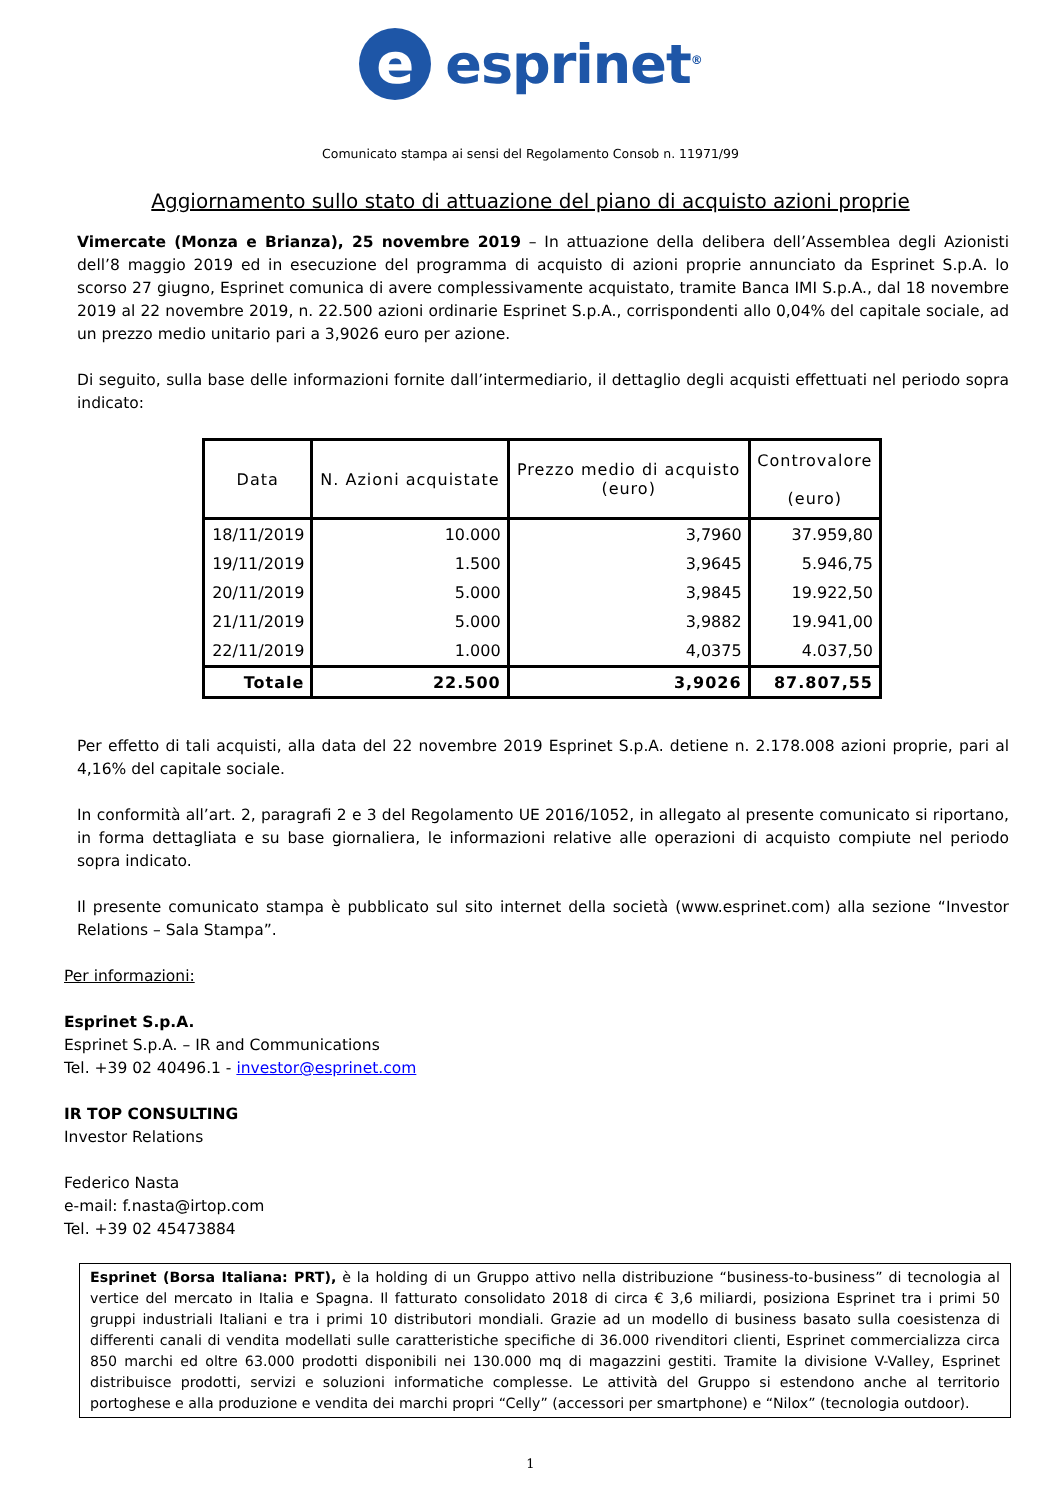e
esprinet<sup>®</sup>
Comunicato stampa ai sensi del Regolamento Consob n. 11971/99
Aggiornamento sullo stato di attuazione del piano di acquisto azioni proprie
Vimercate (Monza e Brianza), 25 novembre 2019 – In attuazione della delibera dell’Assemblea degli Azionisti dell’8 maggio 2019 ed in esecuzione del programma di acquisto di azioni proprie annunciato da Esprinet S.p.A. lo scorso 27 giugno, Esprinet comunica di avere complessivamente acquistato, tramite Banca IMI S.p.A., dal 18 novembre 2019 al 22 novembre 2019, n. 22.500 azioni ordinarie Esprinet S.p.A., corrispondenti allo 0,04% del capitale sociale, ad un prezzo medio unitario pari a 3,9026 euro per azione.
Di seguito, sulla base delle informazioni fornite dall’intermediario, il dettaglio degli acquisti effettuati nel periodo sopra indicato:
| Data | N. Azioni acquistate | Prezzo medio di acquisto (euro) | Controvalore (euro) |
| --- | --- | --- | --- |
| 18/11/2019 | 10.000 | 3,7960 | 37.959,80 |
| 19/11/2019 | 1.500 | 3,9645 | 5.946,75 |
| 20/11/2019 | 5.000 | 3,9845 | 19.922,50 |
| 21/11/2019 | 5.000 | 3,9882 | 19.941,00 |
| 22/11/2019 | 1.000 | 4,0375 | 4.037,50 |
| Totale | 22.500 | 3,9026 | 87.807,55 |
Per effetto di tali acquisti, alla data del 22 novembre 2019 Esprinet S.p.A. detiene n. 2.178.008 azioni proprie, pari al 4,16% del capitale sociale.
In conformità all’art. 2, paragrafi 2 e 3 del Regolamento UE 2016/1052, in allegato al presente comunicato si riportano, in forma dettagliata e su base giornaliera, le informazioni relative alle operazioni di acquisto compiute nel periodo sopra indicato.
Il presente comunicato stampa è pubblicato sul sito internet della società (www.esprinet.com) alla sezione “Investor Relations – Sala Stampa”.
Per informazioni:
Esprinet S.p.A.
Esprinet S.p.A. – IR and Communications
Tel. +39 02 40496.1 - investor@esprinet.com
IR TOP CONSULTING
Investor Relations
Federico Nasta
e-mail: f.nasta@irtop.com
Tel. +39 02 45473884
Esprinet (Borsa Italiana: PRT), è la holding di un Gruppo attivo nella distribuzione “business-to-business” di tecnologia al vertice del mercato in Italia e Spagna. Il fatturato consolidato 2018 di circa € 3,6 miliardi, posiziona Esprinet tra i primi 50 gruppi industriali Italiani e tra i primi 10 distributori mondiali. Grazie ad un modello di business basato sulla coesistenza di differenti canali di vendita modellati sulle caratteristiche specifiche di 36.000 rivenditori clienti, Esprinet commercializza circa 850 marchi ed oltre 63.000 prodotti disponibili nei 130.000 mq di magazzini gestiti. Tramite la divisione V-Valley, Esprinet distribuisce prodotti, servizi e soluzioni informatiche complesse. Le attività del Gruppo si estendono anche al territorio portoghese e alla produzione e vendita dei marchi propri “Celly” (accessori per smartphone) e “Nilox” (tecnologia outdoor).
1